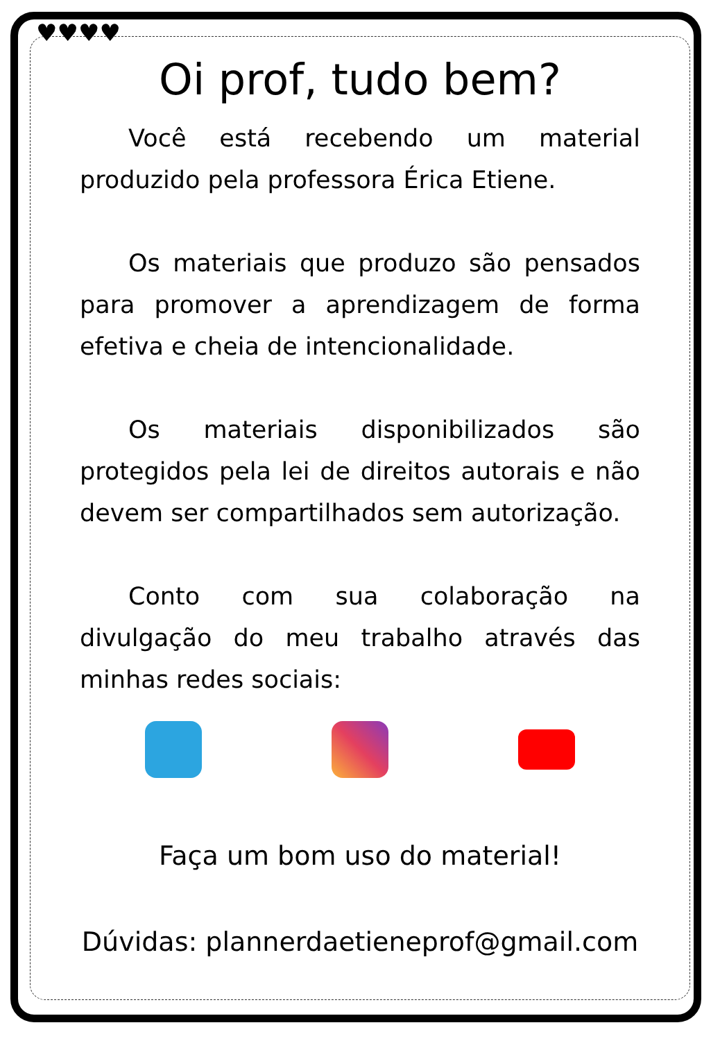♥♥♥♥
Oi prof, tudo bem?
Você está recebendo um material produzido pela professora Érica Etiene.
Os materiais que produzo são pensados para promover a aprendizagem de forma efetiva e cheia de intencionalidade.
Os materiais disponibilizados são protegidos pela lei de direitos autorais e não devem ser compartilhados sem autorização.
Conto com sua colaboração na divulgação do meu trabalho através das minhas redes sociais:
Faça um bom uso do material!
Dúvidas: plannerdaetieneprof@gmail.com